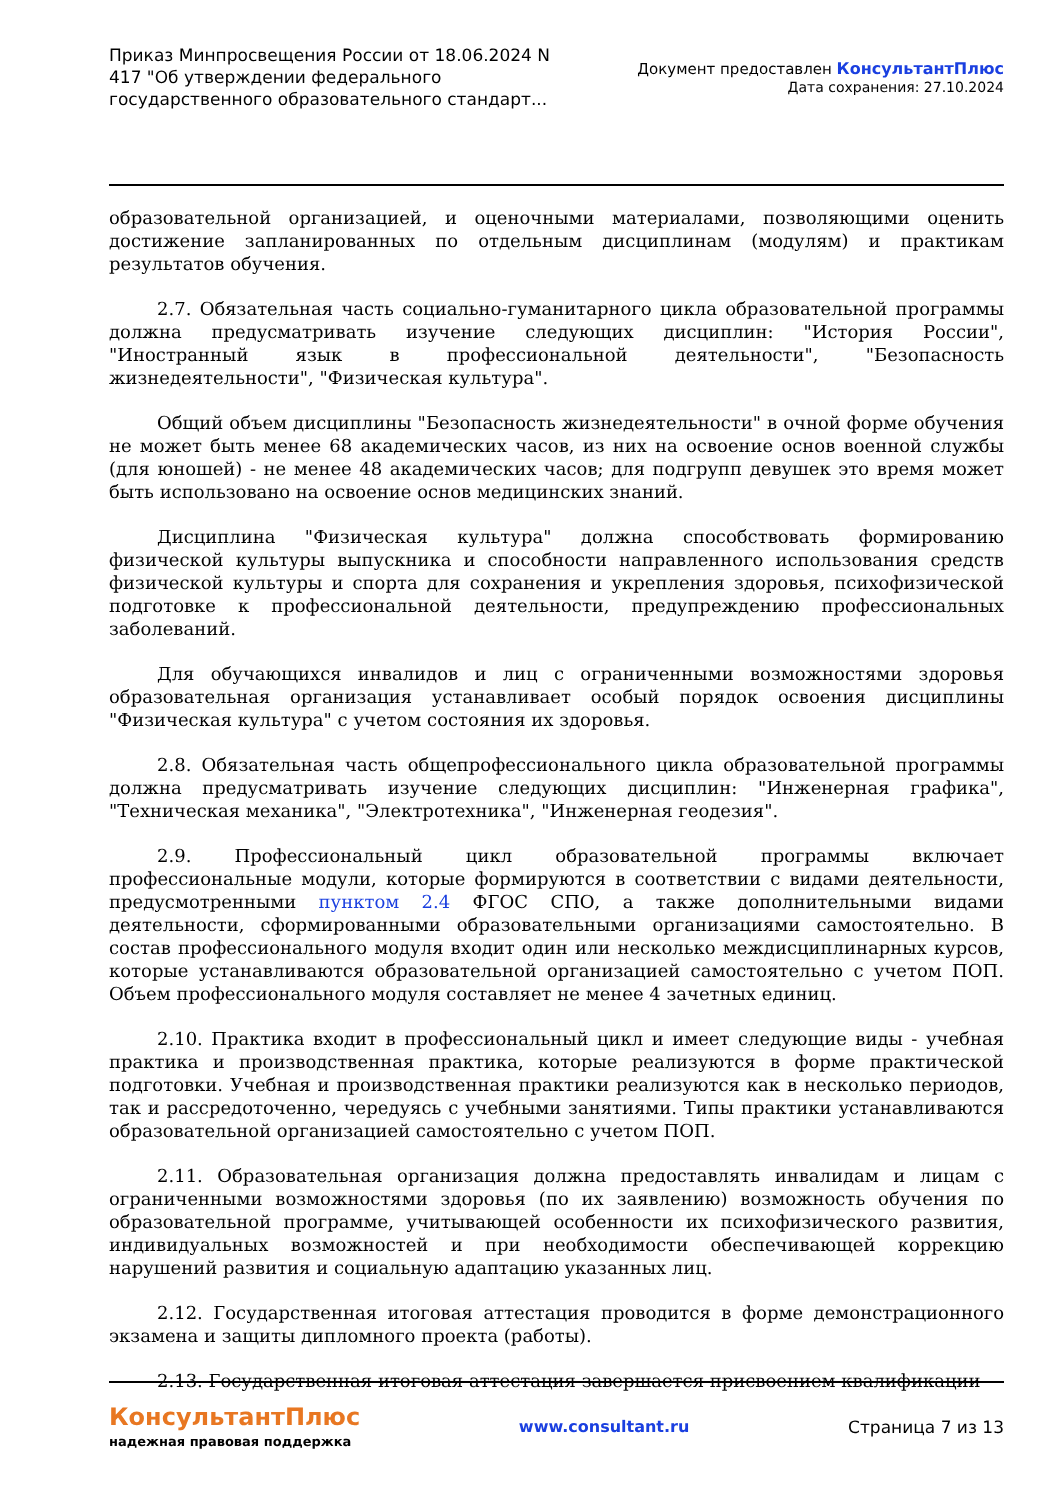Приказ Минпросвещения России от 18.06.2024 N 417 "Об утверждении федерального государственного образовательного стандарт...
Документ предоставлен КонсультантПлюс
Дата сохранения: 27.10.2024
образовательной организацией, и оценочными материалами, позволяющими оценить достижение запланированных по отдельным дисциплинам (модулям) и практикам результатов обучения.
2.7. Обязательная часть социально-гуманитарного цикла образовательной программы должна предусматривать изучение следующих дисциплин: "История России", "Иностранный язык в профессиональной деятельности", "Безопасность жизнедеятельности", "Физическая культура".
Общий объем дисциплины "Безопасность жизнедеятельности" в очной форме обучения не может быть менее 68 академических часов, из них на освоение основ военной службы (для юношей) - не менее 48 академических часов; для подгрупп девушек это время может быть использовано на освоение основ медицинских знаний.
Дисциплина "Физическая культура" должна способствовать формированию физической культуры выпускника и способности направленного использования средств физической культуры и спорта для сохранения и укрепления здоровья, психофизической подготовке к профессиональной деятельности, предупреждению профессиональных заболеваний.
Для обучающихся инвалидов и лиц с ограниченными возможностями здоровья образовательная организация устанавливает особый порядок освоения дисциплины "Физическая культура" с учетом состояния их здоровья.
2.8. Обязательная часть общепрофессионального цикла образовательной программы должна предусматривать изучение следующих дисциплин: "Инженерная графика", "Техническая механика", "Электротехника", "Инженерная геодезия".
2.9. Профессиональный цикл образовательной программы включает профессиональные модули, которые формируются в соответствии с видами деятельности, предусмотренными пунктом 2.4 ФГОС СПО, а также дополнительными видами деятельности, сформированными образовательными организациями самостоятельно. В состав профессионального модуля входит один или несколько междисциплинарных курсов, которые устанавливаются образовательной организацией самостоятельно с учетом ПОП. Объем профессионального модуля составляет не менее 4 зачетных единиц.
2.10. Практика входит в профессиональный цикл и имеет следующие виды - учебная практика и производственная практика, которые реализуются в форме практической подготовки. Учебная и производственная практики реализуются как в несколько периодов, так и рассредоточенно, чередуясь с учебными занятиями. Типы практики устанавливаются образовательной организацией самостоятельно с учетом ПОП.
2.11. Образовательная организация должна предоставлять инвалидам и лицам с ограниченными возможностями здоровья (по их заявлению) возможность обучения по образовательной программе, учитывающей особенности их психофизического развития, индивидуальных возможностей и при необходимости обеспечивающей коррекцию нарушений развития и социальную адаптацию указанных лиц.
2.12. Государственная итоговая аттестация проводится в форме демонстрационного экзамена и защиты дипломного проекта (работы).
2.13. Государственная итоговая аттестация завершается присвоением квалификации
КонсультантПлюс
надежная правовая поддержка
www.consultant.ru Страница 7 из 13